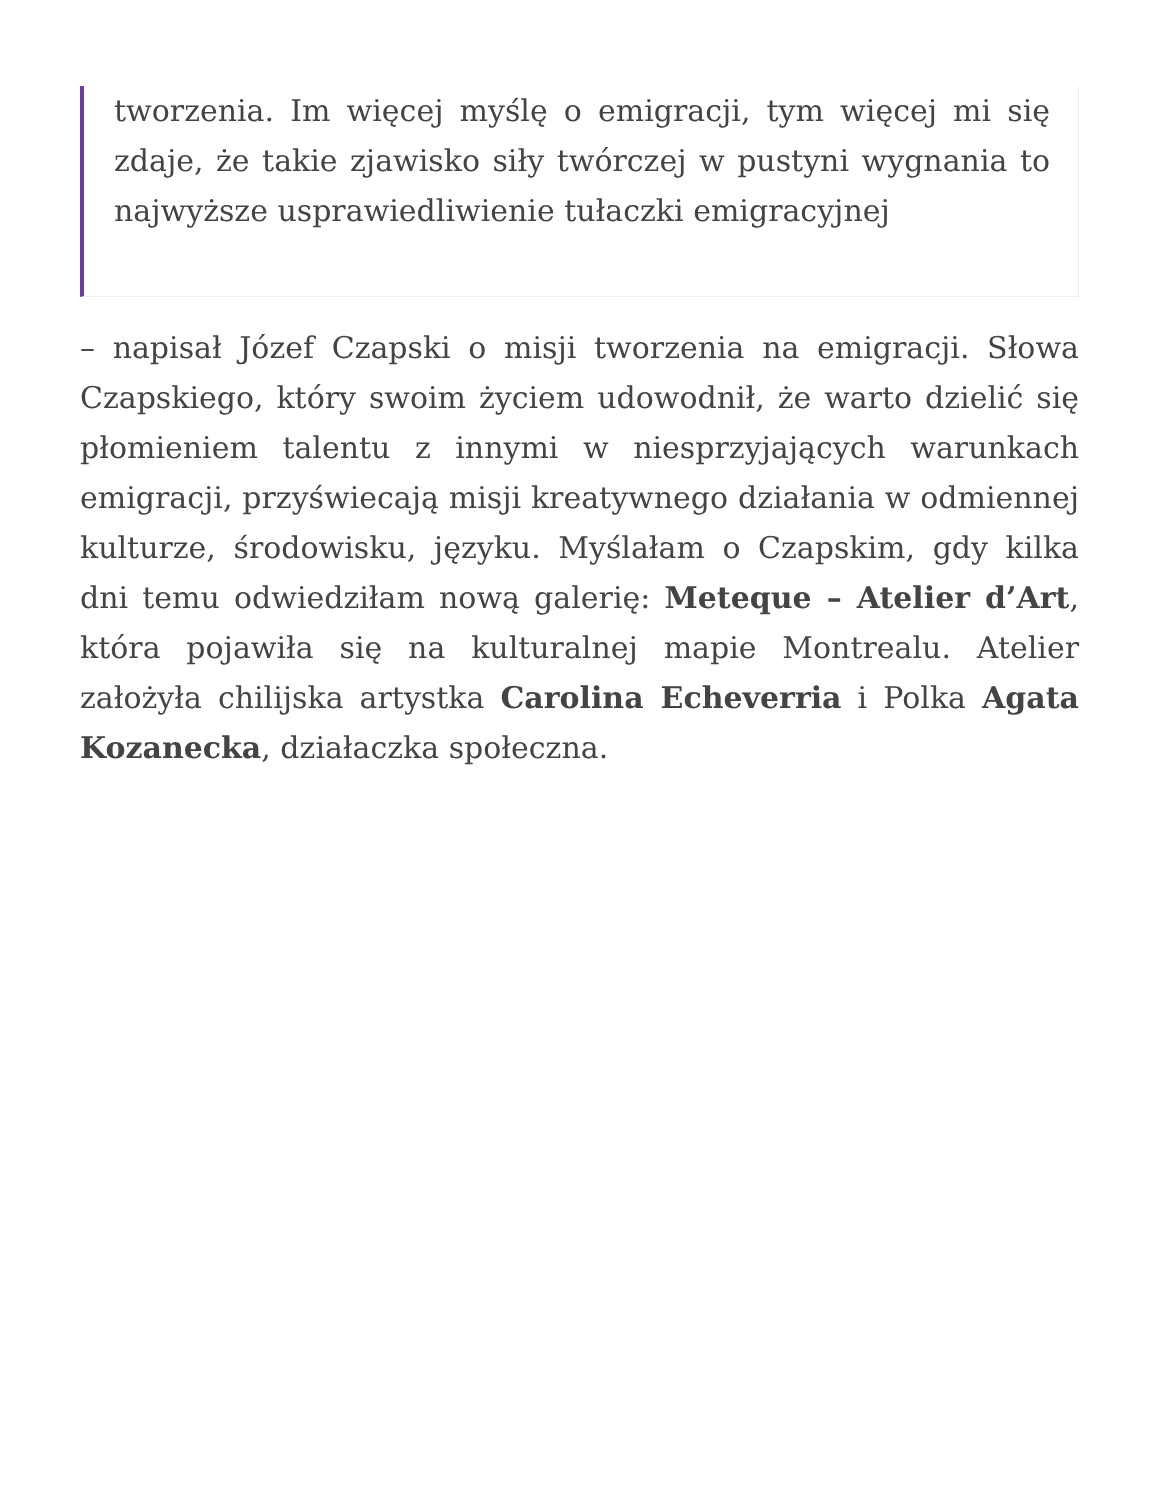tworzenia. Im więcej myślę o emigracji, tym więcej mi się zdaje, że takie zjawisko siły twórczej w pustyni wygnania to najwyższe usprawiedliwienie tułaczki emigracyjnej
– napisał Józef Czapski o misji tworzenia na emigracji. Słowa Czapskiego, który swoim życiem udowodnił, że warto dzielić się płomieniem talentu z innymi w niesprzyjających warunkach emigracji, przyświecają misji kreatywnego działania w odmiennej kulturze, środowisku, języku. Myślałam o Czapskim, gdy kilka dni temu odwiedziłam nową galerię: Meteque – Atelier d’Art, która pojawiła się na kulturalnej mapie Montrealu. Atelier założyła chilijska artystka Carolina Echeverria i Polka Agata Kozanecka, działaczka społeczna.